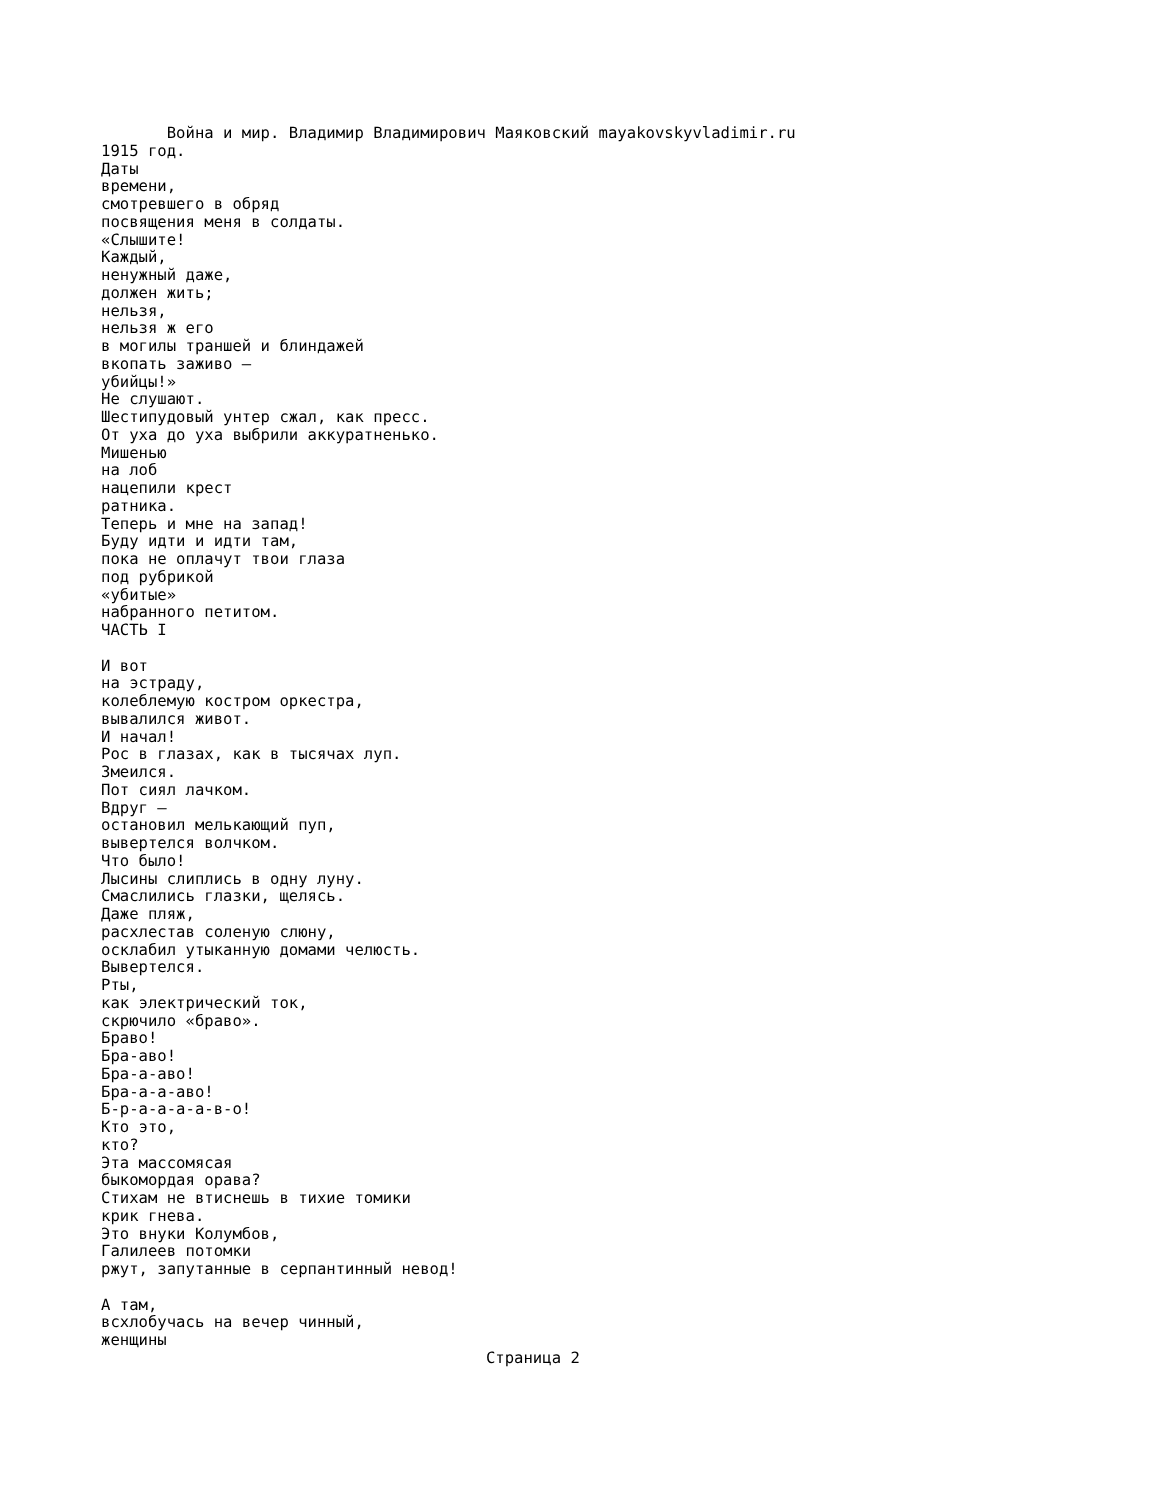Война и мир. Владимир Владимирович Маяковский mayakovskyvladimir.ru
1915 год.
Даты
времени,
смотревшего в обряд
посвящения меня в солдаты.
«Слышите!
Каждый,
ненужный даже,
должен жить;
нельзя,
нельзя ж его
в могилы траншей и блиндажей
вкопать заживо —
убийцы!»
Не слушают.
Шестипудовый унтер сжал, как пресс.
От уха до уха выбрили аккуратненько.
Мишенью
на лоб
нацепили крест
ратника.
Теперь и мне на запад!
Буду идти и идти там,
пока не оплачут твои глаза
под рубрикой
«убитые»
набранного петитом.
ЧАСТЬ I

И вот
на эстраду,
колеблемую костром оркестра,
вывалился живот.
И начал!
Рос в глазах, как в тысячах луп.
Змеился.
Пот сиял лачком.
Вдруг —
остановил мелькающий пуп,
вывертелся волчком.
Что было!
Лысины слиплись в одну луну.
Смаслились глазки, щелясь.
Даже пляж,
расхлестав соленую слюну,
осклабил утыканную домами челюсть.
Вывертелся.
Рты,
как электрический ток,
скрючило «браво».
Браво!
Бра-аво!
Бра-а-аво!
Бра-а-а-аво!
Б-р-а-а-а-а-в-о!
Кто это,
кто?
Эта массомясая
быкомордая орава?
Стихам не втиснешь в тихие томики
крик гнева.
Это внуки Колумбов,
Галилеев потомки
ржут, запутанные в серпантинный невод!

А там,
всхлобучась на вечер чинный,
женщины
                                         Страница 2